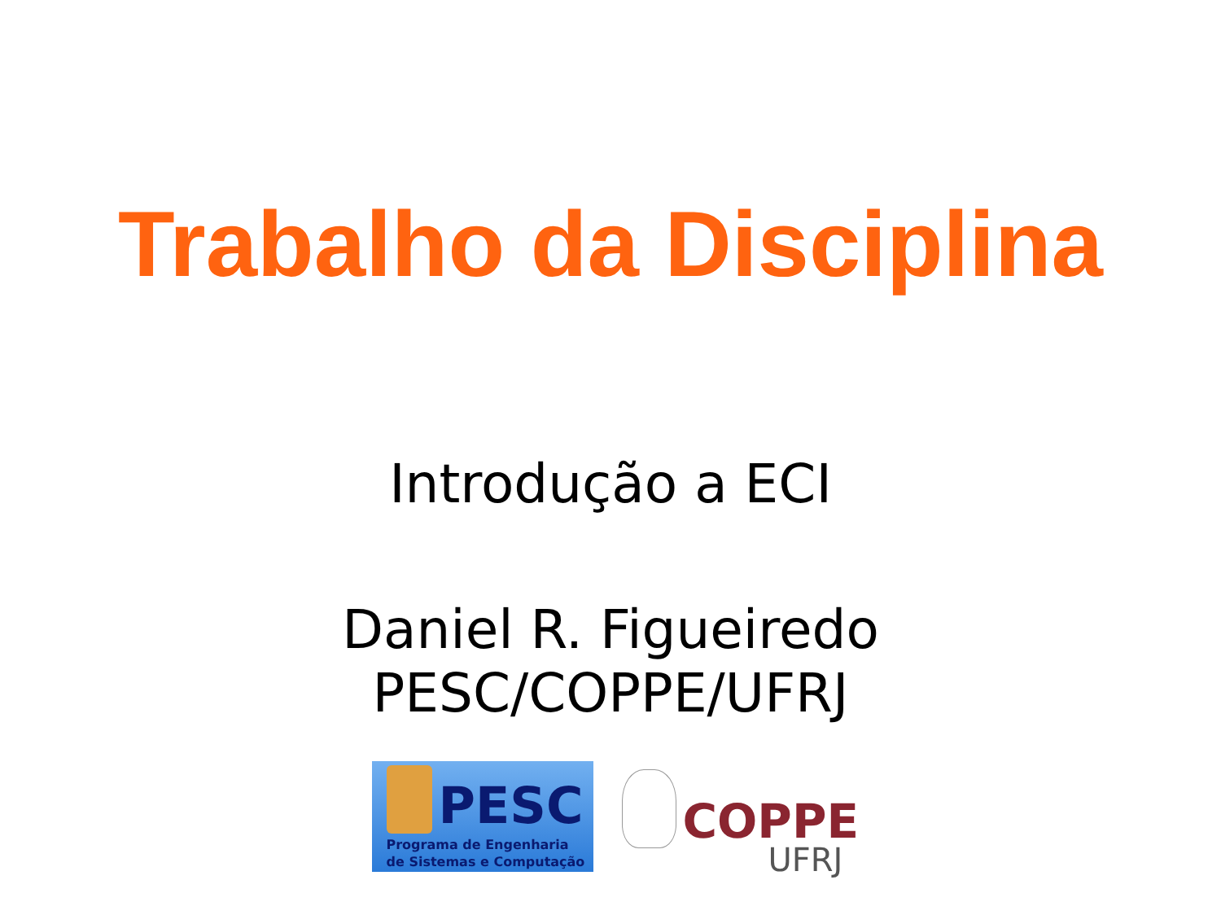Trabalho da Disciplina
Introdução a ECI
Daniel R. Figueiredo
PESC/COPPE/UFRJ
PESC
Programa de Engenharia
de Sistemas e Computação
COPPE
UFRJ